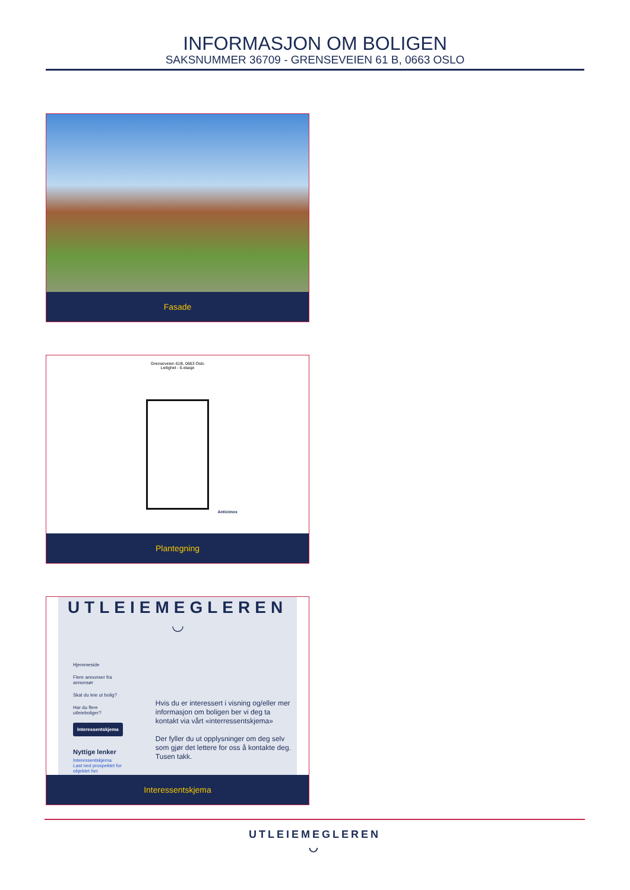INFORMASJON OM BOLIGEN
SAKSNUMMER 36709 - GRENSEVEIEN 61 B, 0663 OSLO
Fasade
Grenseveien 61B, 0663 Oslo
Leilighet - 6.etasje
Anticimex
Plantegning
UTLEIEMEGLEREN
◡
Hjemmeside
Flere annonser fra annonsør
Skal du leie ut bolig?
Har du flere utleieboliger?
Interessentskjema
Nyttige lenker
Interessentskjema
Last ned prospektet for objektet her
Hvis du er interessert i visning og/eller mer informasjon om boligen ber vi deg ta kontakt via vårt «interressentskjema»
Der fyller du ut opplysninger om deg selv som gjør det lettere for oss å kontakte deg. Tusen takk.
Interessentskjema
UTLEIEMEGLEREN
◡